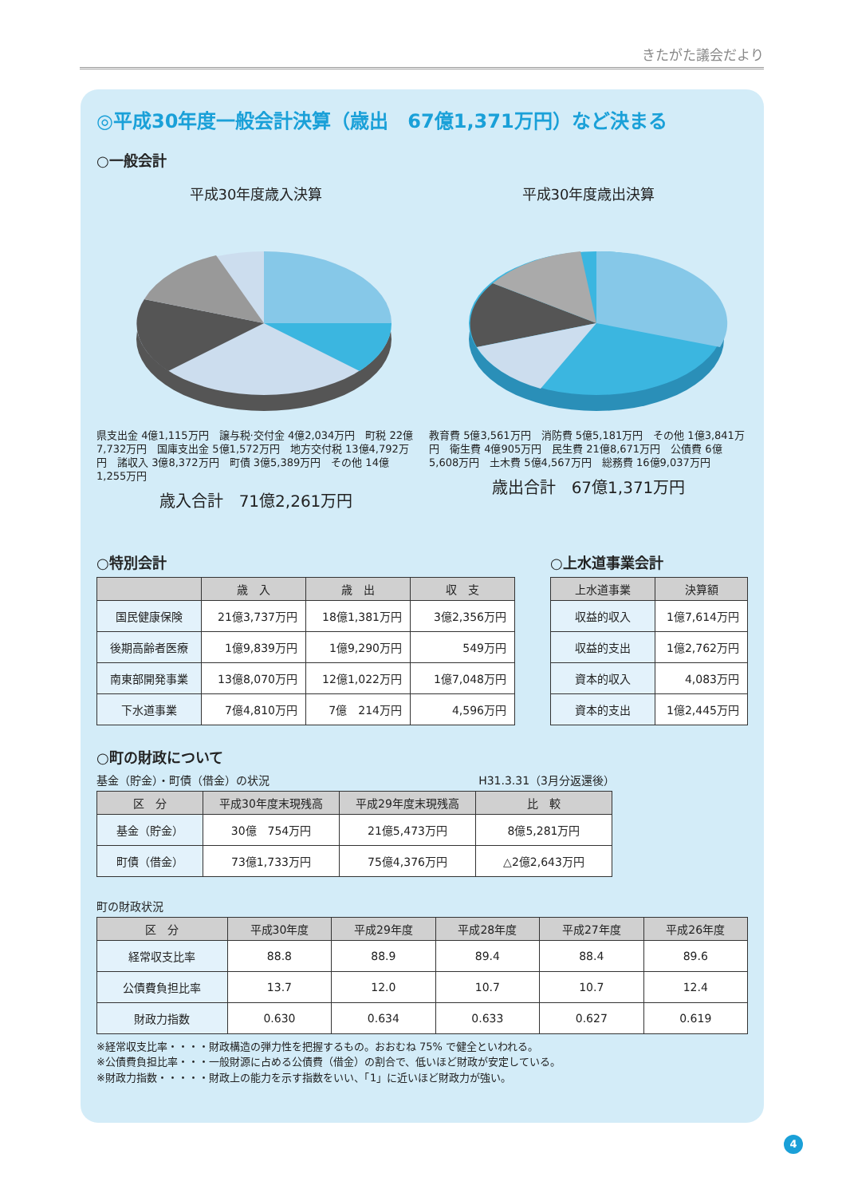きたがた議会だより
◎平成30年度一般会計決算（歳出　67億1,371万円）など決まる
○一般会計
平成30年度歳入決算
県支出金 4億1,115万円　譲与税·交付金 4億2,034万円　町税 22億7,732万円　国庫支出金 5億1,572万円　地方交付税 13億4,792万円　諸収入 3億8,372万円　町債 3億5,389万円　その他 14億1,255万円
歳入合計　71億2,261万円
平成30年度歳出決算
教育費 5億3,561万円　消防費 5億5,181万円　その他 1億3,841万円　衛生費 4億905万円　民生費 21億8,671万円　公債費 6億5,608万円　土木費 5億4,567万円　総務費 16億9,037万円
歳出合計　67億1,371万円
○特別会計
| | 歳 入 | 歳 出 | 収 支 |
| --- | --- | --- | --- |
| 国民健康保険 | 21億3,737万円 | 18億1,381万円 | 3億2,356万円 |
| 後期高齢者医療 | 1億9,839万円 | 1億9,290万円 | 549万円 |
| 南東部開発事業 | 13億8,070万円 | 12億1,022万円 | 1億7,048万円 |
| 下水道事業 | 7億4,810万円 | 7億 214万円 | 4,596万円 |
○上水道事業会計
| 上水道事業 | 決算額 |
| --- | --- |
| 収益的収入 | 1億7,614万円 |
| 収益的支出 | 1億2,762万円 |
| 資本的収入 | 4,083万円 |
| 資本的支出 | 1億2,445万円 |
○町の財政について
基金（貯金）・町債（借金）の状況 H31.3.31（3月分返還後）
| 区 分 | 平成30年度末現残高 | 平成29年度末現残高 | 比 較 |
| --- | --- | --- | --- |
| 基金（貯金） | 30億 754万円 | 21億5,473万円 | 8億5,281万円 |
| 町債（借金） | 73億1,733万円 | 75億4,376万円 | △2億2,643万円 |
町の財政状況
| 区 分 | 平成30年度 | 平成29年度 | 平成28年度 | 平成27年度 | 平成26年度 |
| --- | --- | --- | --- | --- | --- |
| 経常収支比率 | 88.8 | 88.9 | 89.4 | 88.4 | 89.6 |
| 公債費負担比率 | 13.7 | 12.0 | 10.7 | 10.7 | 12.4 |
| 財政力指数 | 0.630 | 0.634 | 0.633 | 0.627 | 0.619 |
※経常収支比率・・・・財政構造の弾力性を把握するもの。おおむね 75% で健全といわれる。
※公債費負担比率・・・一般財源に占める公債費（借金）の割合で、低いほど財政が安定している。
※財政力指数・・・・・財政上の能力を示す指数をいい、「1」に近いほど財政力が強い。
4